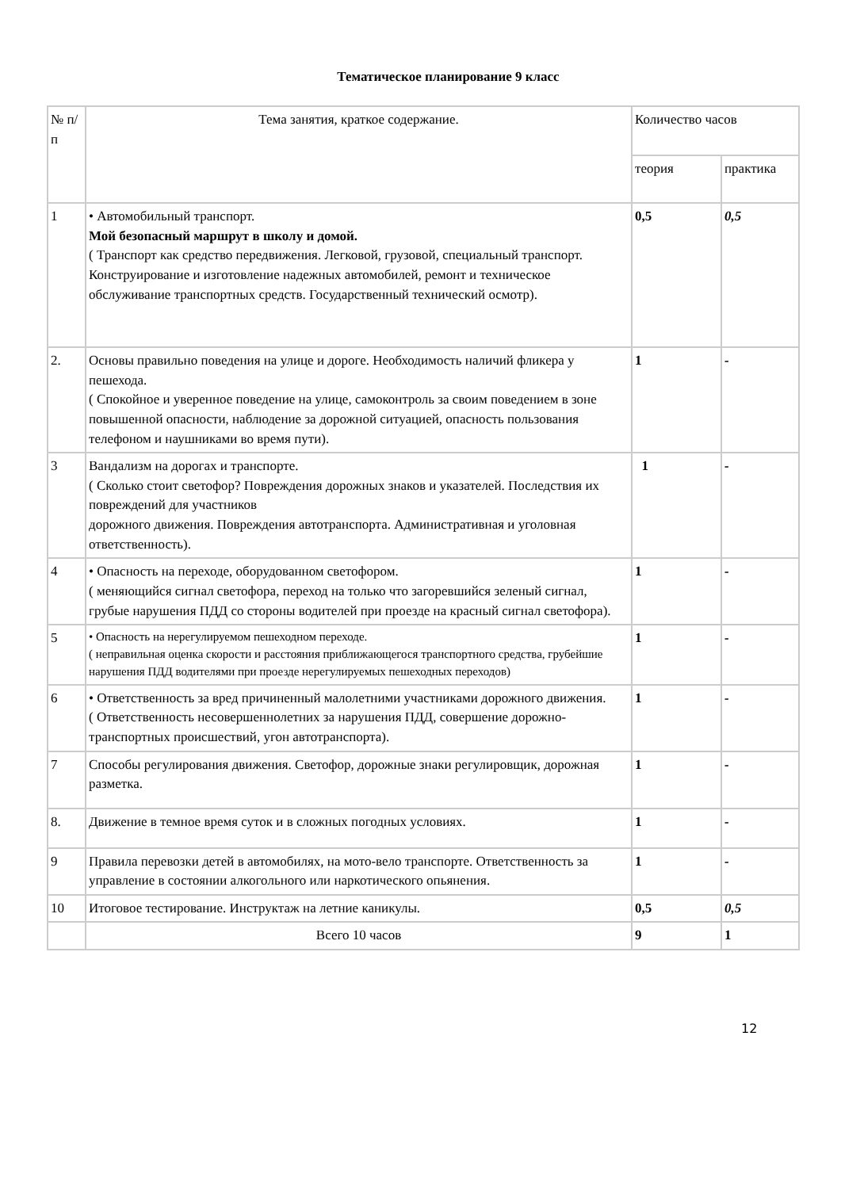Тематическое планирование 9 класс
| № п/п | Тема занятия, краткое содержание. | Количество часов | |
| --- | --- | --- | --- |
| | | теория | практика |
| 1 | • Автомобильный транспорт. Мой безопасный маршрут в школу и домой. ( Транспорт как средство передвижения. Легковой, грузовой, специальный транспорт. Конструирование и изготовление надежных автомобилей, ремонт и техническое обслуживание транспортных средств. Государственный технический осмотр). | 0,5 | 0,5 |
| 2. | Основы правильно поведения на улице и дороге. Необходимость наличий фликера у пешехода. ( Спокойное и уверенное поведение на улице, самоконтроль за своим поведением в зоне повышенной опасности, наблюдение за дорожной ситуацией, опасность пользования телефоном и наушниками во время пути). | 1 | - |
| 3 | Вандализм на дорогах и транспорте. ( Сколько стоит светофор? Повреждения дорожных знаков и указателей. Последствия их повреждений для участников дорожного движения. Повреждения автотранспорта. Административная и уголовная ответственность). | 1 | - |
| 4 | • Опасность на переходе, оборудованном светофором. ( меняющийся сигнал светофора, переход на только что загоревшийся зеленый сигнал, грубые нарушения ПДД со стороны водителей при проезде на красный сигнал светофора). | 1 | - |
| 5 | • Опасность на нерегулируемом пешеходном переходе. ( неправильная оценка скорости и расстояния приближающегося транспортного средства, грубейшие нарушения ПДД водителями при проезде нерегулируемых пешеходных переходов) | 1 | - |
| 6 | • Ответственность за вред причиненный малолетними участниками дорожного движения. ( Ответственность несовершеннолетних за нарушения ПДД, совершение дорожно-транспортных происшествий, угон автотранспорта). | 1 | - |
| 7 | Способы регулирования движения. Светофор, дорожные знаки регулировщик, дорожная разметка. | 1 | - |
| 8. | Движение в темное время суток и в сложных погодных условиях. | 1 | - |
| 9 | Правила перевозки детей в автомобилях, на мото-вело транспорте. Ответственность за управление в состоянии алкогольного или наркотического опьянения. | 1 | - |
| 10 | Итоговое тестирование. Инструктаж на летние каникулы. | 0,5 | 0,5 |
| | Всего 10 часов | 9 | 1 |
12